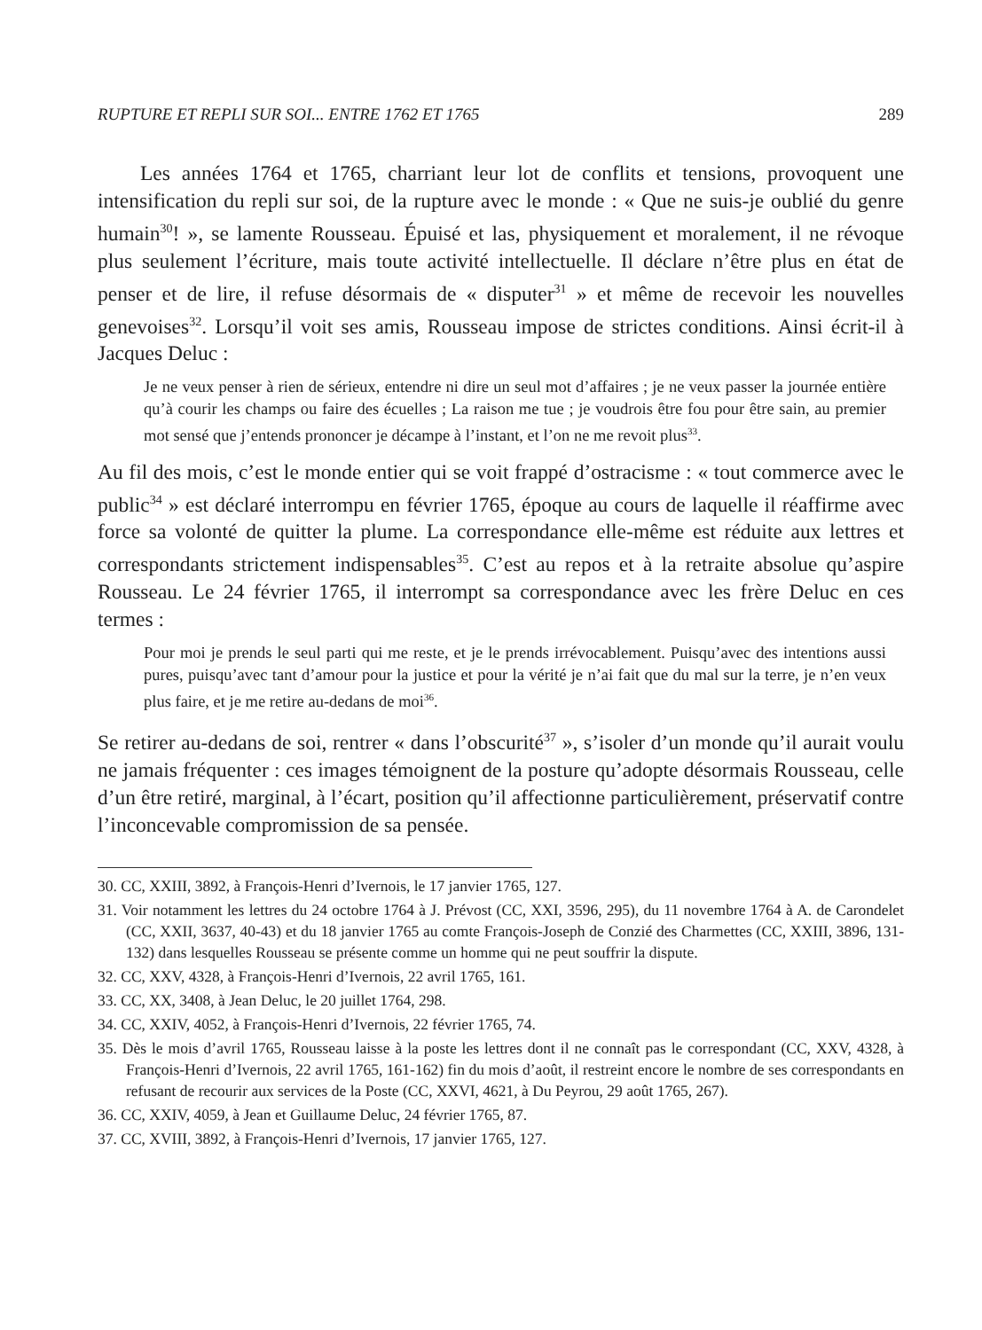RUPTURE ET REPLI SUR SOI... ENTRE 1762 ET 1765 289
Les années 1764 et 1765, charriant leur lot de conflits et tensions, provoquent une intensification du repli sur soi, de la rupture avec le monde : « Que ne suis-je oublié du genre humain<sup>30</sup>! », se lamente Rousseau. Épuisé et las, physiquement et moralement, il ne révoque plus seulement l’écriture, mais toute activité intellectuelle. Il déclare n’être plus en état de penser et de lire, il refuse désormais de « disputer<sup>31</sup> » et même de recevoir les nouvelles genevoises<sup>32</sup>. Lorsqu’il voit ses amis, Rousseau impose de strictes conditions. Ainsi écrit-il à Jacques Deluc :
Je ne veux penser à rien de sérieux, entendre ni dire un seul mot d’affaires ; je ne veux passer la journée entière qu’à courir les champs ou faire des écuelles ; La raison me tue ; je voudrois être fou pour être sain, au premier mot sensé que j’entends prononcer je décampe à l’instant, et l’on ne me revoit plus<sup>33</sup>.
Au fil des mois, c’est le monde entier qui se voit frappé d’ostracisme : « tout commerce avec le public<sup>34</sup> » est déclaré interrompu en février 1765, époque au cours de laquelle il réaffirme avec force sa volonté de quitter la plume. La correspondance elle-même est réduite aux lettres et correspondants strictement indispensables<sup>35</sup>. C’est au repos et à la retraite absolue qu’aspire Rousseau. Le 24 février 1765, il interrompt sa correspondance avec les frère Deluc en ces termes :
Pour moi je prends le seul parti qui me reste, et je le prends irrévocablement. Puisqu’avec des intentions aussi pures, puisqu’avec tant d’amour pour la justice et pour la vérité je n’ai fait que du mal sur la terre, je n’en veux plus faire, et je me retire au-dedans de moi<sup>36</sup>.
Se retirer au-dedans de soi, rentrer « dans l’obscurité<sup>37</sup> », s’isoler d’un monde qu’il aurait voulu ne jamais fréquenter : ces images témoignent de la posture qu’adopte désormais Rousseau, celle d’un être retiré, marginal, à l’écart, position qu’il affectionne particulièrement, préservatif contre l’inconcevable compromission de sa pensée.
30. CC, XXIII, 3892, à François-Henri d’Ivernois, le 17 janvier 1765, 127.
31. Voir notamment les lettres du 24 octobre 1764 à J. Prévost (CC, XXI, 3596, 295), du 11 novembre 1764 à A. de Carondelet (CC, XXII, 3637, 40-43) et du 18 janvier 1765 au comte François-Joseph de Conzié des Charmettes (CC, XXIII, 3896, 131-132) dans lesquelles Rousseau se présente comme un homme qui ne peut souffrir la dispute.
32. CC, XXV, 4328, à François-Henri d’Ivernois, 22 avril 1765, 161.
33. CC, XX, 3408, à Jean Deluc, le 20 juillet 1764, 298.
34. CC, XXIV, 4052, à François-Henri d’Ivernois, 22 février 1765, 74.
35. Dès le mois d’avril 1765, Rousseau laisse à la poste les lettres dont il ne connaît pas le correspondant (CC, XXV, 4328, à François-Henri d’Ivernois, 22 avril 1765, 161-162) fin du mois d’août, il restreint encore le nombre de ses correspondants en refusant de recourir aux services de la Poste (CC, XXVI, 4621, à Du Peyrou, 29 août 1765, 267).
36. CC, XXIV, 4059, à Jean et Guillaume Deluc, 24 février 1765, 87.
37. CC, XVIII, 3892, à François-Henri d’Ivernois, 17 janvier 1765, 127.